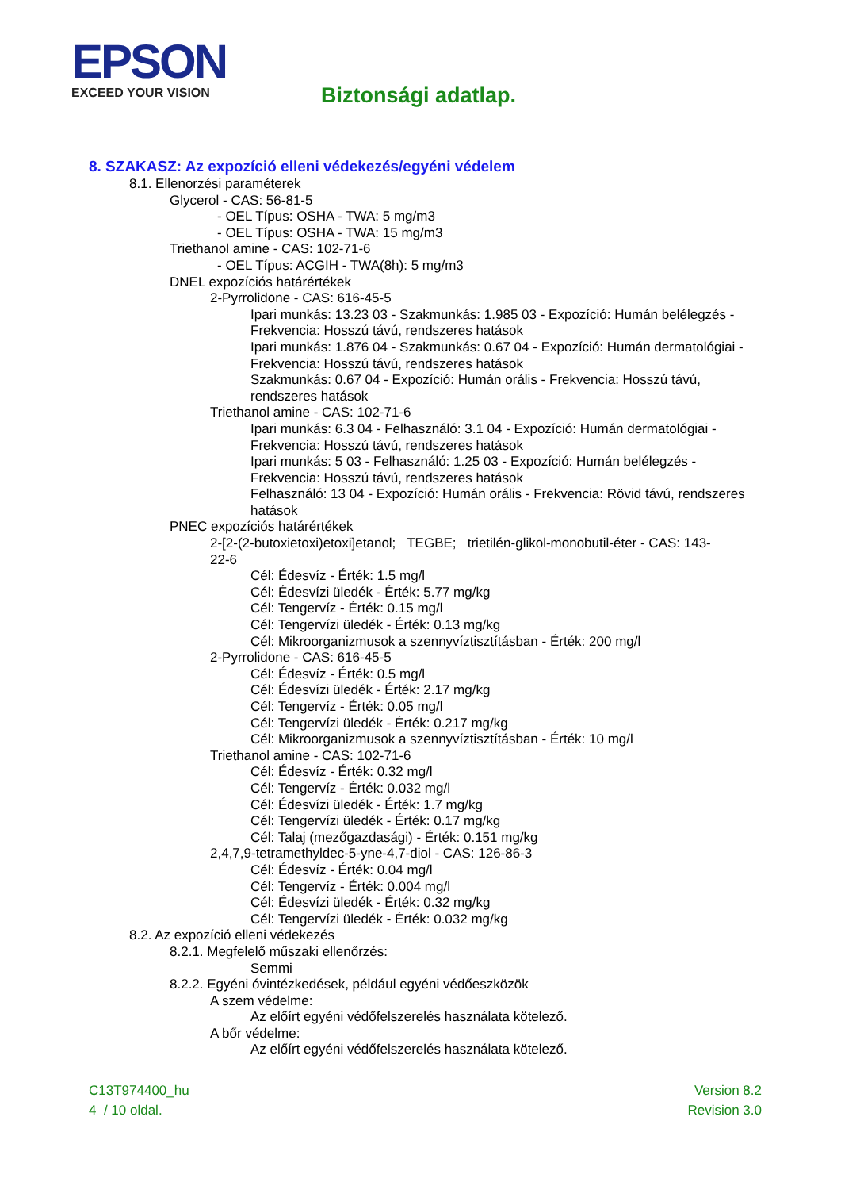EPSON
EXCEED YOUR VISION
Biztonsági adatlap.
8. SZAKASZ: Az expozíció elleni védekezés/egyéni védelem
8.1. Ellenorzési paraméterek
Glycerol - CAS: 56-81-5
- OEL Típus: OSHA - TWA: 5 mg/m3
- OEL Típus: OSHA - TWA: 15 mg/m3
Triethanol amine - CAS: 102-71-6
- OEL Típus: ACGIH - TWA(8h): 5 mg/m3
DNEL expozíciós határértékek
2-Pyrrolidone - CAS: 616-45-5
Ipari munkás: 13.23 03 - Szakmunkás: 1.985 03 - Expozíció: Humán belélegzés - Frekvencia: Hosszú távú, rendszeres hatások
Ipari munkás: 1.876 04 - Szakmunkás: 0.67 04 - Expozíció: Humán dermatológiai - Frekvencia: Hosszú távú, rendszeres hatások
Szakmunkás: 0.67 04 - Expozíció: Humán orális - Frekvencia: Hosszú távú, rendszeres hatások
Triethanol amine - CAS: 102-71-6
Ipari munkás: 6.3 04 - Felhasználó: 3.1 04 - Expozíció: Humán dermatológiai - Frekvencia: Hosszú távú, rendszeres hatások
Ipari munkás: 5 03 - Felhasználó: 1.25 03 - Expozíció: Humán belélegzés - Frekvencia: Hosszú távú, rendszeres hatások
Felhasználó: 13 04 - Expozíció: Humán orális - Frekvencia: Rövid távú, rendszeres hatások
PNEC expozíciós határértékek
2-[2-(2-butoxietoxi)etoxi]etanol; TEGBE; trietilén-glikol-monobutil-éter - CAS: 143-22-6
Cél: Édesvíz - Érték: 1.5 mg/l
Cél: Édesvízi üledék - Érték: 5.77 mg/kg
Cél: Tengervíz - Érték: 0.15 mg/l
Cél: Tengervízi üledék - Érték: 0.13 mg/kg
Cél: Mikroorganizmusok a szennyvíztisztításban - Érték: 200 mg/l
2-Pyrrolidone - CAS: 616-45-5
Cél: Édesvíz - Érték: 0.5 mg/l
Cél: Édesvízi üledék - Érték: 2.17 mg/kg
Cél: Tengervíz - Érték: 0.05 mg/l
Cél: Tengervízi üledék - Érték: 0.217 mg/kg
Cél: Mikroorganizmusok a szennyvíztisztításban - Érték: 10 mg/l
Triethanol amine - CAS: 102-71-6
Cél: Édesvíz - Érték: 0.32 mg/l
Cél: Tengervíz - Érték: 0.032 mg/l
Cél: Édesvízi üledék - Érték: 1.7 mg/kg
Cél: Tengervízi üledék - Érték: 0.17 mg/kg
Cél: Talaj (mezőgazdasági) - Érték: 0.151 mg/kg
2,4,7,9-tetramethyldec-5-yne-4,7-diol - CAS: 126-86-3
Cél: Édesvíz - Érték: 0.04 mg/l
Cél: Tengervíz - Érték: 0.004 mg/l
Cél: Édesvízi üledék - Érték: 0.32 mg/kg
Cél: Tengervízi üledék - Érték: 0.032 mg/kg
8.2. Az expozíció elleni védekezés
8.2.1. Megfelelő műszaki ellenőrzés:
Semmi
8.2.2. Egyéni óvintézkedések, például egyéni védőeszközök
A szem védelme:
Az előírt egyéni védőfelszerelés használata kötelező.
A bőr védelme:
Az előírt egyéni védőfelszerelés használata kötelező.
C13T974400_hu
4 / 10 oldal.
Version 8.2
Revision 3.0